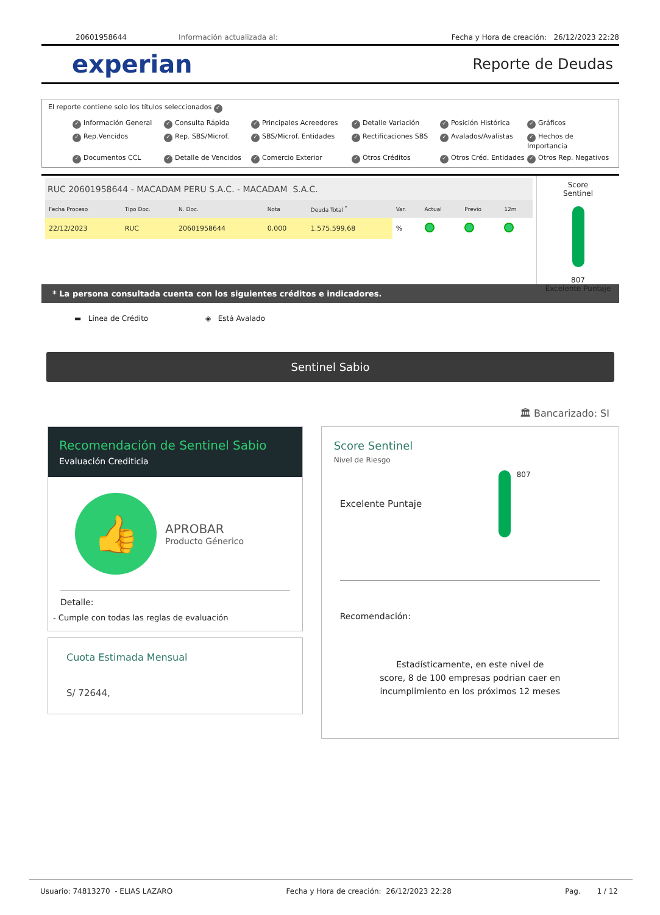20601958644 Información actualizada al: Fecha y Hora de creación: 26/12/2023 22:28
experian
Reporte de Deudas
El reporte contiene solo los títulos seleccionados ✓
✓ Información General ✓ Consulta Rápida ✓ Principales Acreedores ✓ Detalle Variación ✓ Posición Histórica ✓ Gráficos ✓ Rep.Vencidos ✓ Rep. SBS/Microf. ✓ SBS/Microf. Entidades ✓ Rectificaciones SBS ✓ Avalados/Avalistas ✓ Hechos de Importancia ✓ Documentos CCL ✓ Detalle de Vencidos ✓ Comercio Exterior ✓ Otros Créditos ✓ Otros Créd. Entidades ✓ Otros Rep. Negativos
RUC 20601958644 - MACADAM PERU S.A.C. - MACADAM S.A.C.
| Fecha Proceso | Tipo Doc. | N. Doc. | Nota | Deuda Total <sup>*</sup> | Var. | Actual | Previo | 12m |
| --- | --- | --- | --- | --- | --- | --- | --- | --- |
| 22/12/2023 | RUC | 20601958644 | 0.000 | 1.575.599,68 | % | | | |
Score
Sentinel
807
Excelente Puntaje
* La persona consultada cuenta con los siguientes créditos e indicadores.
▬ Línea de Crédito ◈ Está Avalado
Sentinel Sabio
🏛 Bancarizado: SI
Recomendación de Sentinel Sabio
Evaluación Crediticia
👍
APROBAR
Producto Génerico
Detalle:
- Cumple con todas las reglas de evaluación
Cuota Estimada Mensual
S/ 72644,
Score Sentinel
Nivel de Riesgo
Excelente Puntaje
807
Recomendación:
Estadísticamente, en este nivel de
score, 8 de 100 empresas podrian caer en
incumplimiento en los próximos 12 meses
Usuario: 74813270 - ELIAS LAZARO Fecha y Hora de creación: 26/12/2023 22:28 Pag. 1 / 12